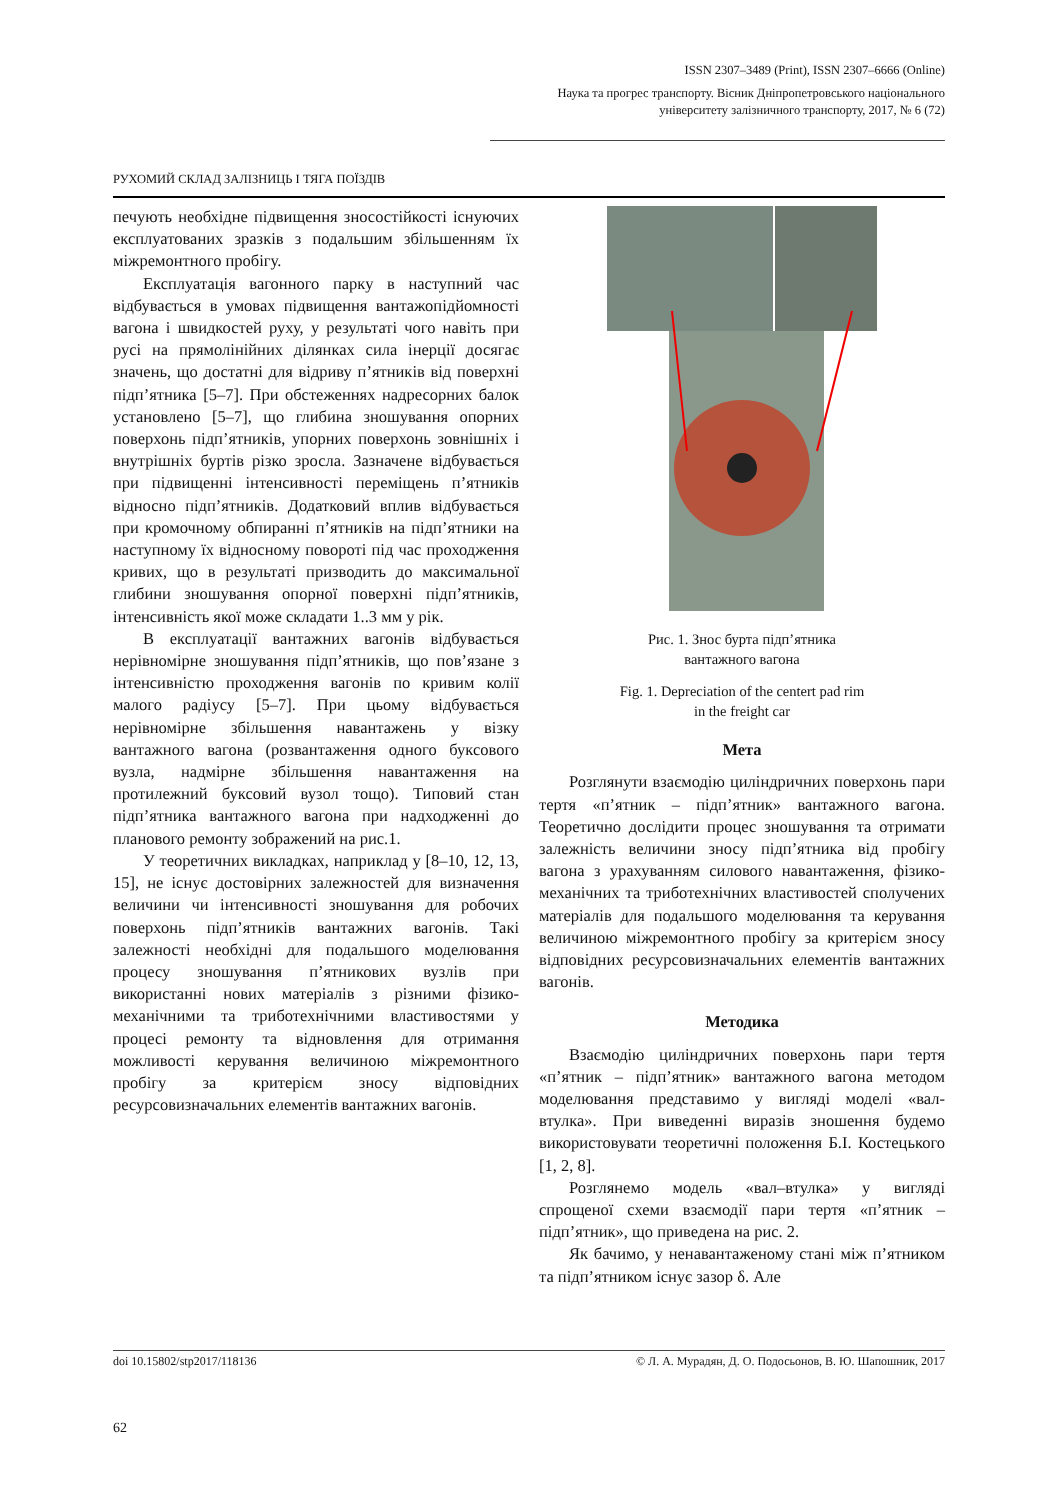ISSN 2307–3489 (Print), ISSN 2307–6666 (Online)
Наука та прогрес транспорту. Вісник Дніпропетровського національного університету залізничного транспорту, 2017, № 6 (72)
РУХОМИЙ СКЛАД ЗАЛІЗНИЦЬ І ТЯГА ПОЇЗДІВ
печують необхідне підвищення зносостійкості існуючих експлуатованих зразків з подальшим збільшенням їх міжремонтного пробігу.
Експлуатація вагонного парку в наступний час відбувається в умовах підвищення вантажопідйомності вагона і швидкостей руху, у результаті чого навіть при русі на прямолінійних ділянках сила інерції досягає значень, що достатні для відриву п’ятників від поверхні підп’ятника [5–7]. При обстеженнях надресорних балок установлено [5–7], що глибина зношування опорних поверхонь підп’ятників, упорних поверхонь зовнішніх і внутрішніх буртів різко зросла. Зазначене відбувається при підвищенні інтенсивності переміщень п’ятників відносно підп’ятників. Додатковий вплив відбувається при кромочному обпиранні п’ятників на підп’ятники на наступному їх відносному повороті під час проходження кривих, що в результаті призводить до максимальної глибини зношування опорної поверхні підп’ятників, інтенсивність якої може складати 1..3 мм у рік.
В експлуатації вантажних вагонів відбувається нерівномірне зношування підп’ятників, що пов’язане з інтенсивністю проходження вагонів по кривим колії малого радіусу [5–7]. При цьому відбувається нерівномірне збільшення навантажень у візку вантажного вагона (розвантаження одного буксового вузла, надмірне збільшення навантаження на протилежний буксовий вузол тощо). Типовий стан підп’ятника вантажного вагона при надходженні до планового ремонту зображений на рис.1.
У теоретичних викладках, наприклад у [8–10, 12, 13, 15], не існує достовірних залежностей для визначення величини чи інтенсивності зношування для робочих поверхонь підп’ятників вантажних вагонів. Такі залежності необхідні для подальшого моделювання процесу зношування п’ятникових вузлів при використанні нових матеріалів з різними фізико-механічними та триботехнічними властивостями у процесі ремонту та відновлення для отримання можливості керування величиною міжремонтного пробігу за критерієм зносу відповідних ресурсовизначальних елементів вантажних вагонів.
Рис. 1. Знос бурта підп’ятника
вантажного вагона
Fig. 1. Depreciation of the centert pad rim
in the freight car
Мета
Розглянути взаємодію циліндричних поверхонь пари тертя «п’ятник – підп’ятник» вантажного вагона. Теоретично дослідити процес зношування та отримати залежність величини зносу підп’ятника від пробігу вагона з урахуванням силового навантаження, фізико-механічних та триботехнічних властивостей сполучених матеріалів для подальшого моделювання та керування величиною міжремонтного пробігу за критерієм зносу відповідних ресурсовизначальних елементів вантажних вагонів.
Методика
Взаємодію циліндричних поверхонь пари тертя «п’ятник – підп’ятник» вантажного вагона методом моделювання представимо у вигляді моделі «вал-втулка». При виведенні виразів зношення будемо використовувати теоретичні положення Б.І. Костецького [1, 2, 8].
Розглянемо модель «вал–втулка» у вигляді спрощеної схеми взаємодії пари тертя «п’ятник – підп’ятник», що приведена на рис. 2.
Як бачимо, у ненавантаженому стані між п’ятником та підп’ятником існує зазор δ. Але
doi 10.15802/stp2017/118136 © Л. А. Мурадян, Д. О. Подосьонов, В. Ю. Шапошник, 2017
62